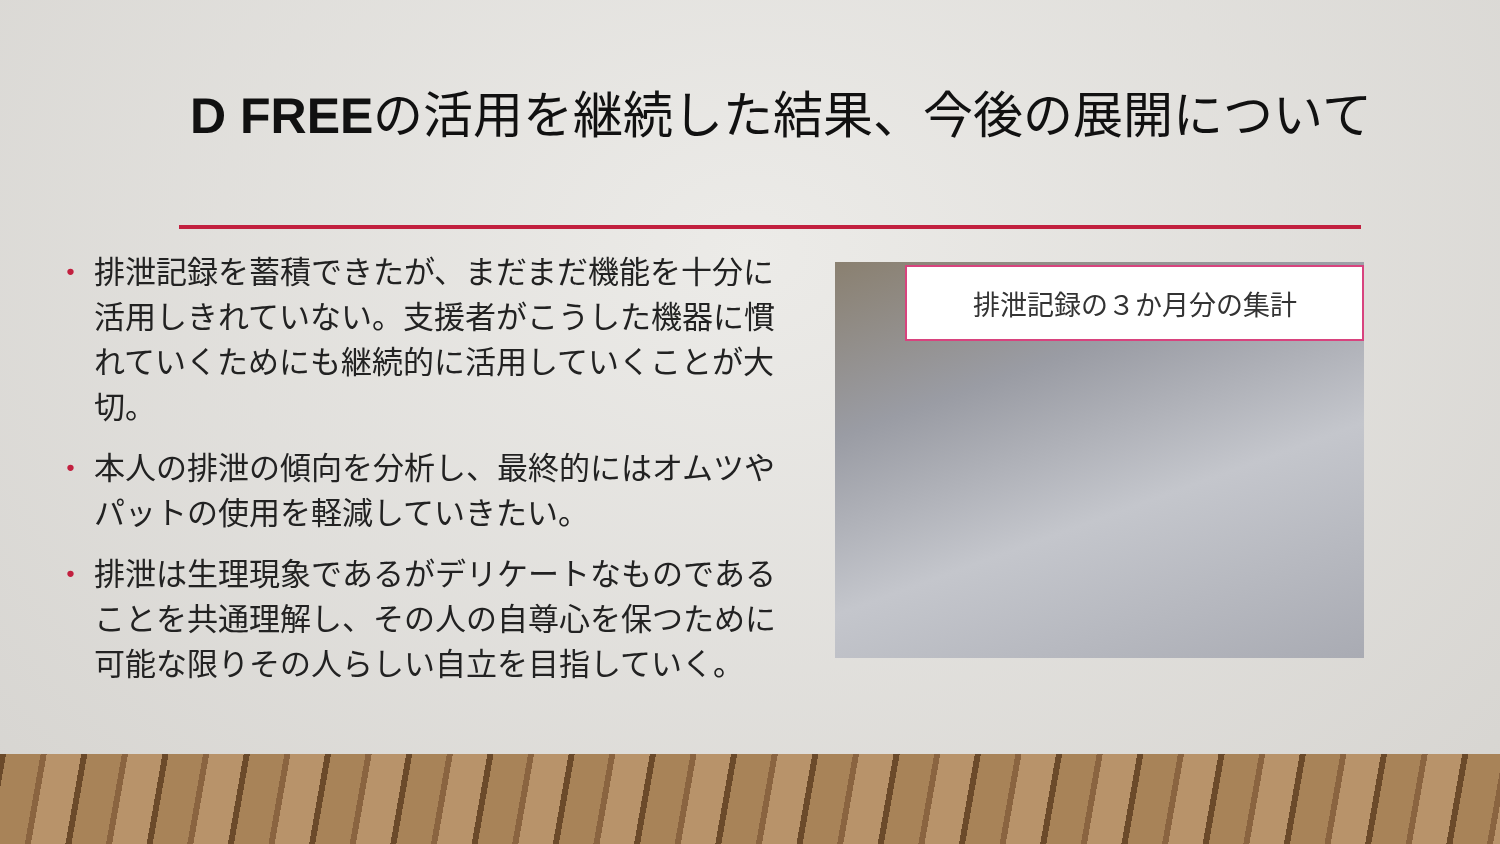D FREEの活用を継続した結果、今後の展開について
• 排泄記録を蓄積できたが、まだまだ機能を十分に活用しきれていない。支援者がこうした機器に慣れていくためにも継続的に活用していくことが大切。
• 本人の排泄の傾向を分析し、最終的にはオムツやパットの使用を軽減していきたい。
• 排泄は生理現象であるがデリケートなものであることを共通理解し、その人の自尊心を保つために可能な限りその人らしい自立を目指していく。
排泄記録の３か月分の集計